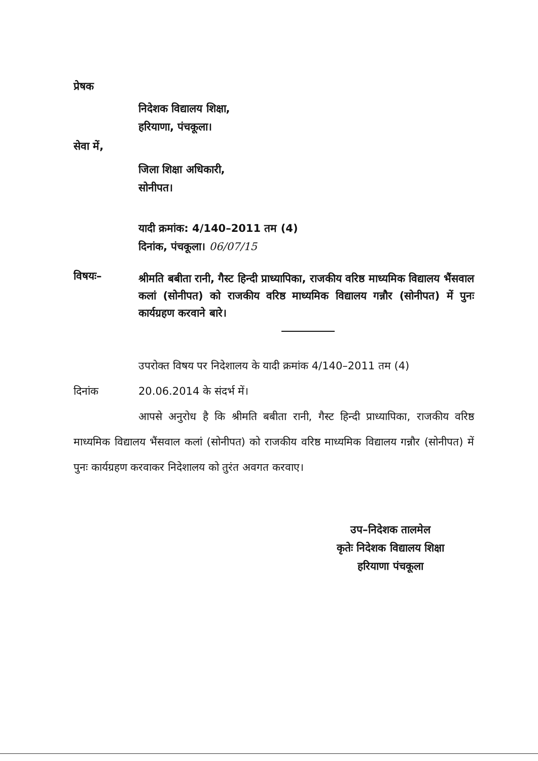प्रेषक
निदेशक विद्यालय शिक्षा,
हरियाणा, पंचकूला।
सेवा में,
जिला शिक्षा अधिकारी,
सोनीपत।
यादी क्रमांक: 4/140–2011 तम (4)
दिनांक, पंचकूला। 06/07/15
विषयः–
श्रीमति बबीता रानी, गैस्ट हिन्दी प्राध्यापिका, राजकीय वरिष्ठ माध्यमिक विद्यालय भैंसवाल कलां (सोनीपत) को राजकीय वरिष्ठ माध्यमिक विद्यालय गन्नौर (सोनीपत) में पुनः कार्यग्रहण करवाने बारे।
उपरोक्त विषय पर निदेशालय के यादी क्रमांक 4/140–2011 तम (4)
दिनांक 20.06.2014 के संदर्भ में।
आपसे अनुरोध है कि श्रीमति बबीता रानी, गैस्ट हिन्दी प्राध्यापिका, राजकीय वरिष्ठ माध्यमिक विद्यालय भैंसवाल कलां (सोनीपत) को राजकीय वरिष्ठ माध्यमिक विद्यालय गन्नौर (सोनीपत) में पुनः कार्यग्रहण करवाकर निदेशालय को तुरंत अवगत करवाए।
उप–निदेशक तालमेल
कृतेः निदेशक विद्यालय शिक्षा
हरियाणा पंचकूला